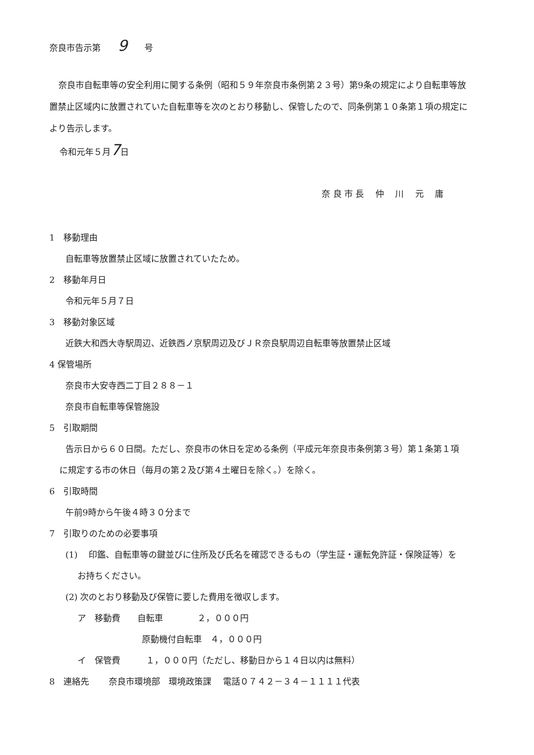奈良市告示第　　9　　号
奈良市自転車等の安全利用に関する条例（昭和５９年奈良市条例第２３号）第9条の規定により自転車等放置禁止区域内に放置されていた自転車等を次のとおり移動し、保管したので、同条例第１０条第１項の規定により告示します。
令和元年５月7日
奈 良 市 長　 仲　 川　 元　 庸
1　移動理由
自転車等放置禁止区域に放置されていたため。
2　移動年月日
令和元年５月７日
3　移動対象区域
近鉄大和西大寺駅周辺、近鉄西ノ京駅周辺及びＪＲ奈良駅周辺自転車等放置禁止区域
4 保管場所
奈良市大安寺西二丁目２８８－１
奈良市自転車等保管施設
5　引取期間
告示日から６０日間。ただし、奈良市の休日を定める条例（平成元年奈良市条例第３号）第１条第１項
に規定する市の休日（毎月の第２及び第４土曜日を除く。）を除く。
6　引取時間
午前9時から午後４時３０分まで
7　引取りのための必要事項
(1)　 印鑑、自転車等の鍵並びに住所及び氏名を確認できるもの（学生証・運転免許証・保険証等）を
お持ちください。
(2) 次のとおり移動及び保管に要した費用を徴収します。
ア　移動費　　自転車　　　　２，０００円
原動機付自転車　４，０００円
イ　保管費　　　１，０００円（ただし、移動日から１４日以内は無料）
8　連絡先　　 奈良市環境部　環境政策課　 電話０７４２－３４－１１１１代表